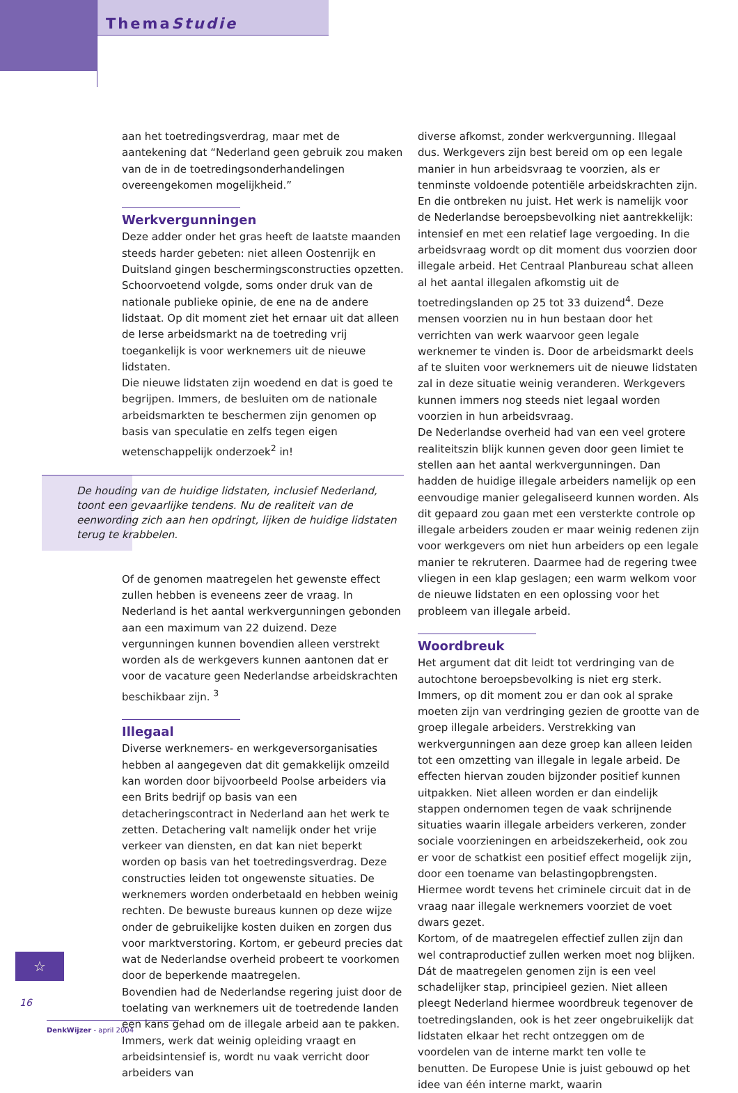ThemaStudie
aan het toetredingsverdrag, maar met de aantekening dat “Nederland geen gebruik zou maken van de in de toetredingsonderhandelingen overeengekomen mogelijkheid.”
Werkvergunningen
Deze adder onder het gras heeft de laatste maanden steeds harder gebeten: niet alleen Oostenrijk en Duitsland gingen beschermingsconstructies opzetten. Schoorvoetend volgde, soms onder druk van de nationale publieke opinie, de ene na de andere lidstaat. Op dit moment ziet het ernaar uit dat alleen de Ierse arbeidsmarkt na de toetreding vrij toegankelijk is voor werknemers uit de nieuwe lidstaten.
Die nieuwe lidstaten zijn woedend en dat is goed te begrijpen. Immers, de besluiten om de nationale arbeidsmarkten te beschermen zijn genomen op basis van speculatie en zelfs tegen eigen wetenschappelijk onderzoek<sup>2</sup> in!
De houding van de huidige lidstaten, inclusief Nederland, toont een gevaarlijke tendens. Nu de realiteit van de eenwording zich aan hen opdringt, lijken de huidige lidstaten terug te krabbelen.
Of de genomen maatregelen het gewenste effect zullen hebben is eveneens zeer de vraag. In Nederland is het aantal werkvergunningen gebonden aan een maximum van 22 duizend. Deze vergunningen kunnen bovendien alleen verstrekt worden als de werkgevers kunnen aantonen dat er voor de vacature geen Nederlandse arbeidskrachten beschikbaar zijn. <sup>3</sup>
Illegaal
Diverse werknemers- en werkgeversorganisaties hebben al aangegeven dat dit gemakkelijk omzeild kan worden door bijvoorbeeld Poolse arbeiders via een Brits bedrijf op basis van een detacheringscontract in Nederland aan het werk te zetten. Detachering valt namelijk onder het vrije verkeer van diensten, en dat kan niet beperkt worden op basis van het toetredingsverdrag. Deze constructies leiden tot ongewenste situaties. De werknemers worden onderbetaald en hebben weinig rechten. De bewuste bureaus kunnen op deze wijze onder de gebruikelijke kosten duiken en zorgen dus voor marktverstoring. Kortom, er gebeurd precies dat wat de Nederlandse overheid probeert te voorkomen door de beperkende maatregelen.
Bovendien had de Nederlandse regering juist door de toelating van werknemers uit de toetredende landen een kans gehad om de illegale arbeid aan te pakken. Immers, werk dat weinig opleiding vraagt en arbeidsintensief is, wordt nu vaak verricht door arbeiders van
diverse afkomst, zonder werkvergunning. Illegaal dus. Werkgevers zijn best bereid om op een legale manier in hun arbeidsvraag te voorzien, als er tenminste voldoende potentiële arbeidskrachten zijn. En die ontbreken nu juist. Het werk is namelijk voor de Nederlandse beroepsbevolking niet aantrekkelijk: intensief en met een relatief lage vergoeding. In die arbeidsvraag wordt op dit moment dus voorzien door illegale arbeid. Het Centraal Planbureau schat alleen al het aantal illegalen afkomstig uit de toetredingslanden op 25 tot 33 duizend<sup>4</sup>. Deze mensen voorzien nu in hun bestaan door het verrichten van werk waarvoor geen legale werknemer te vinden is. Door de arbeidsmarkt deels af te sluiten voor werknemers uit de nieuwe lidstaten zal in deze situatie weinig veranderen. Werkgevers kunnen immers nog steeds niet legaal worden voorzien in hun arbeidsvraag.
De Nederlandse overheid had van een veel grotere realiteitszin blijk kunnen geven door geen limiet te stellen aan het aantal werkvergunningen. Dan hadden de huidige illegale arbeiders namelijk op een eenvoudige manier gelegaliseerd kunnen worden. Als dit gepaard zou gaan met een versterkte controle op illegale arbeiders zouden er maar weinig redenen zijn voor werkgevers om niet hun arbeiders op een legale manier te rekruteren. Daarmee had de regering twee vliegen in een klap geslagen; een warm welkom voor de nieuwe lidstaten en een oplossing voor het probleem van illegale arbeid.
Woordbreuk
Het argument dat dit leidt tot verdringing van de autochtone beroepsbevolking is niet erg sterk. Immers, op dit moment zou er dan ook al sprake moeten zijn van verdringing gezien de grootte van de groep illegale arbeiders. Verstrekking van werkvergunningen aan deze groep kan alleen leiden tot een omzetting van illegale in legale arbeid. De effecten hiervan zouden bijzonder positief kunnen uitpakken. Niet alleen worden er dan eindelijk stappen ondernomen tegen de vaak schrijnende situaties waarin illegale arbeiders verkeren, zonder sociale voorzieningen en arbeidszekerheid, ook zou er voor de schatkist een positief effect mogelijk zijn, door een toename van belastingopbrengsten. Hiermee wordt tevens het criminele circuit dat in de vraag naar illegale werknemers voorziet de voet dwars gezet.
Kortom, of de maatregelen effectief zullen zijn dan wel contraproductief zullen werken moet nog blijken. Dát de maatregelen genomen zijn is een veel schadelijker stap, principieel gezien. Niet alleen pleegt Nederland hiermee woordbreuk tegenover de toetredingslanden, ook is het zeer ongebruikelijk dat lidstaten elkaar het recht ontzeggen om de voordelen van de interne markt ten volle te benutten. De Europese Unie is juist gebouwd op het idee van één interne markt, waarin
☆
16
DenkWijzer - april 2004